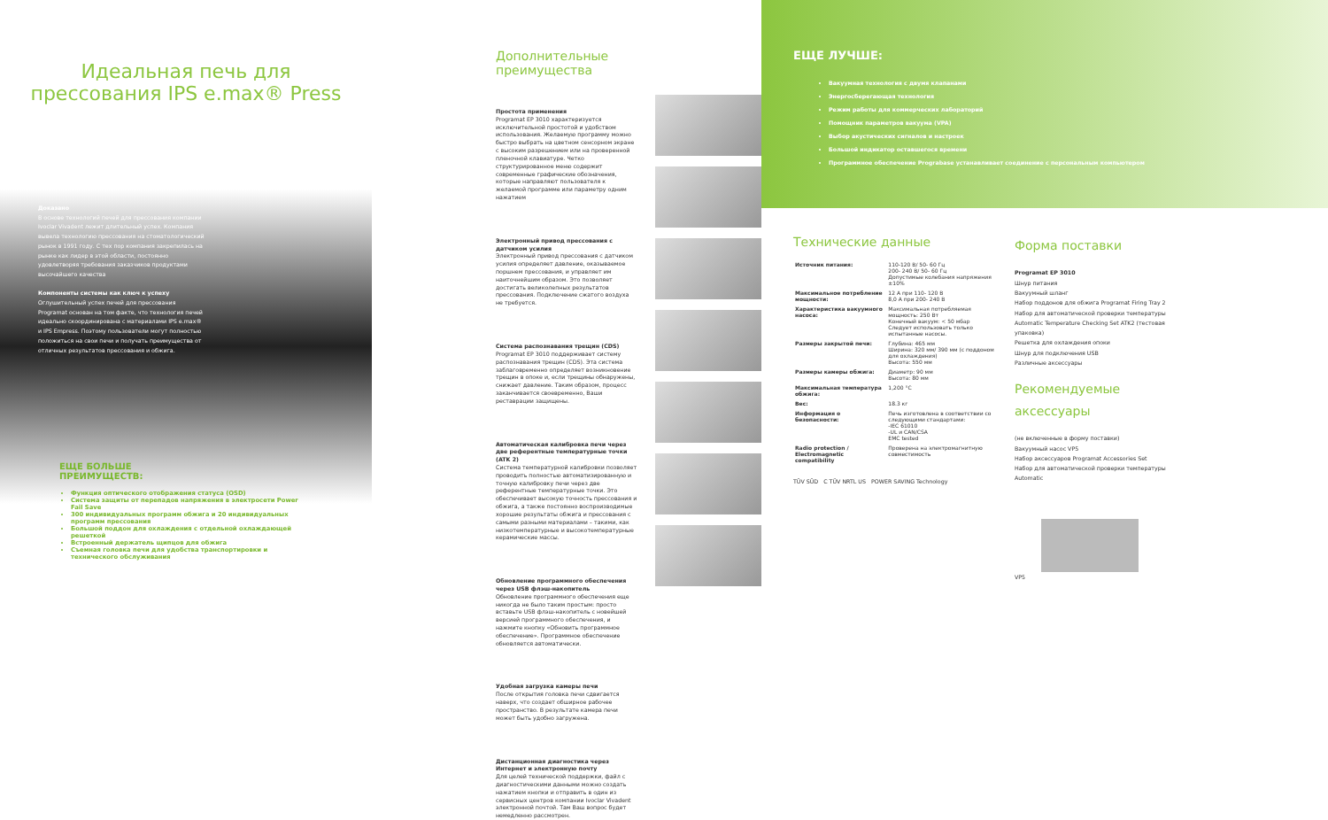Идеальная печь для
прессования IPS e.max® Press
Доказано
В основе технологий печей для прессования компании Ivoclar Vivadent лежит длительный успех. Компания вывела технологию прессования на стоматологический рынок в 1991 году. С тех пор компания закрепилась на рынке как лидер в этой области, постоянно удовлетворяя требования заказчиков продуктами высочайшего качества
Компоненты системы как ключ к успеху
Оглушительный успех печей для прессования Programat основан на том факте, что технология печей идеально скоординирована с материалами IPS e.max® и IPS Empress. Поэтому пользователи могут полностью положиться на свои печи и получать преимущества от отличных результатов прессования и обжига.
ЕЩЕ БОЛЬШЕ
ПРЕИМУЩЕСТВ:
Функция оптического отображения статуса (OSD)
Система защиты от перепадов напряжения в электросети Power Fail Save
300 индивидуальных программ обжига и 20 индивидуальных программ прессования
Большой поддон для охлаждения с отдельной охлаждающей решеткой
Встроенный держатель щипцов для обжига
Съемная головка печи для удобства транспортировки и технического обслуживания
Дополнительные преимущества
Простота применения
Programat EP 3010 характеризуется исключительной простотой и удобством использования. Желаемую программу можно быстро выбрать на цветном сенсорном экране с высоким разрешением или на проверенной пленочной клавиатуре. Четко структурированное меню содержит современные графические обозначения, которые направляют пользователя к желаемой программе или параметру одним нажатием
Электронный привод прессования с датчиком усилия
Электронный привод прессования с датчиком усилия определяет давление, оказываемое поршнем прессования, и управляет им наиточнейшим образом. Это позволяет достигать великолепных результатов прессования. Подключение сжатого воздуха не требуется.
Система распознавания трещин (CDS)
Programat EP 3010 поддерживает систему распознавания трещин (CDS). Эта система заблаговременно определяет возникновение трещин в опоке и, если трещины обнаружены, снижает давление. Таким образом, процесс заканчивается своевременно, Ваши реставрации защищены.
Автоматическая калибровка печи через две референтные температурные точки (ATK 2)
Система температурной калибровки позволяет проводить полностью автоматизированную и точную калибровку печи через две референтные температурные точки. Это обеспечивает высокую точность прессования и обжига, а также постоянно воспроизводимые хорошие результаты обжига и прессования с самыми разными материалами – такими, как низкотемпературные и высокотемпературные керамические массы.
Обновление программного обеспечения через USB флэш-накопитель
Обновление программного обеспечения еще никогда не было таким простым: просто вставьте USB флэш-накопитель с новейшей версией программного обеспечения, и нажмите кнопку «Обновить программное обеспечение». Программное обеспечение обновляется автоматически.
Удобная загрузка камеры печи
После открытия головка печи сдвигается наверх, что создает обширное рабочее пространство. В результате камера печи может быть удобно загружена.
Дистанционная диагностика через Интернет и электронную почту
Для целей технической поддержки, файл с диагностическими данными можно создать нажатием кнопки и отправить в один из сервисных центров компании Ivoclar Vivadent электронной почтой. Там Ваш вопрос будет немедленно рассмотрен.
ЕЩЕ ЛУЧШЕ:
Вакуумная технология с двумя клапанами
Энергосберегающая технология
Режим работы для коммерческих лабораторий
Помощник параметров вакуума (VPA)
Выбор акустических сигналов и настроек
Большой индикатор оставшегося времени
Программное обеспечение Prograbase устанавливает соединение с персональным компьютером
Технические данные
| Источник питания: | 110-120 В/ 50- 60 Гц 200- 240 В/ 50- 60 Гц Допустимые колебания напряжения ±10% |
| Максимальное потребление мощности: | 12 А при 110- 120 В 8,0 А при 200- 240 В |
| Характеристика вакуумного насоса: | Максимальная потребляемая мощность: 250 Вт Конечный вакуум: < 50 мбар Следует использовать только испытанные насосы. |
| Размеры закрытой печи: | Глубина: 465 мм Ширина: 320 мм/ 390 мм (с поддоном для охлаждения) Высота: 550 мм |
| Размеры камеры обжига: | Диаметр: 90 мм Высота: 80 мм |
| Максимальная температура обжига: | 1,200 °C |
| Вес: | 18.3 кг |
| Информация о безопасности: | Печь изготовлена в соответствии со следующими стандартами: -IEC 61010 -UL и CAN/CSA EMC tested |
| Radio protection / Electromagnetic compatibility | Проверена на электромагнитную совместимость |
TÜV SÜD C TÜV NRTL US POWER SAVING Technology
Форма поставки
Programat EP 3010
Шнур питания
Вакуумный шланг
Набор поддонов для обжига Programat Firing Tray 2
Набор для автоматической проверки температуры Automatic Temperature Checking Set ATK2 (тестовая упаковка)
Решетка для охлаждения опоки
Шнур для подключения USB
Различные аксессуары
Рекомендуемые аксессуары
(не включенные в форму поставки)
Вакуумный насос VP5
Набор аксессуаров Programat Accessories Set
Набор для автоматической проверки температуры Automatic
VP5